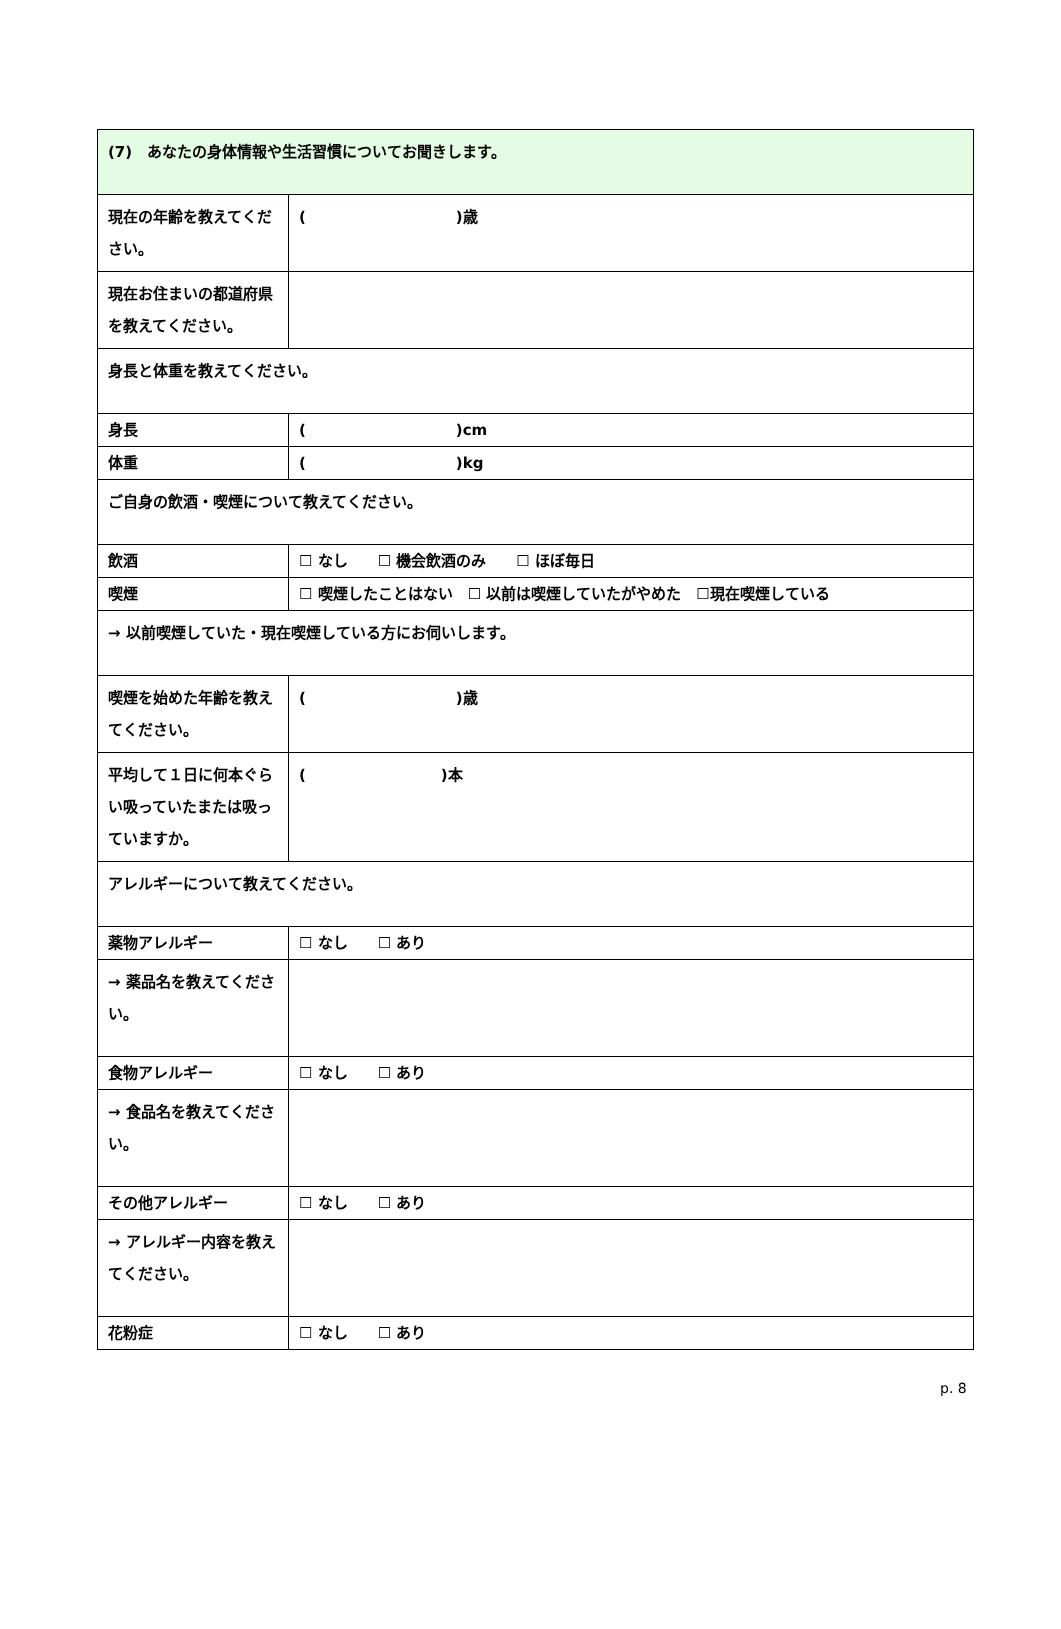| (7) あなたの身体情報や生活習慣についてお聞きします。 | |
| 現在の年齢を教えてください。 | ( )歳 |
| 現在お住まいの都道府県を教えてください。 | |
| 身長と体重を教えてください。 | |
| 身長 | ( )cm |
| 体重 | ( )kg |
| ご自身の飲酒・喫煙について教えてください。 | |
| 飲酒 | ☐ なし ☐ 機会飲酒のみ ☐ ほぼ毎日 |
| 喫煙 | ☐ 喫煙したことはない ☐ 以前は喫煙していたがやめた ☐現在喫煙している |
| → 以前喫煙していた・現在喫煙している方にお伺いします。 | |
| 喫煙を始めた年齢を教えてください。 | ( )歳 |
| 平均して１日に何本ぐらい吸っていたまたは吸っていますか。 | ( )本 |
| アレルギーについて教えてください。 | |
| 薬物アレルギー | ☐ なし ☐ あり |
| → 薬品名を教えてください。 | |
| 食物アレルギー | ☐ なし ☐ あり |
| → 食品名を教えてください。 | |
| その他アレルギー | ☐ なし ☐ あり |
| → アレルギー内容を教えてください。 | |
| 花粉症 | ☐ なし ☐ あり |
p. 8